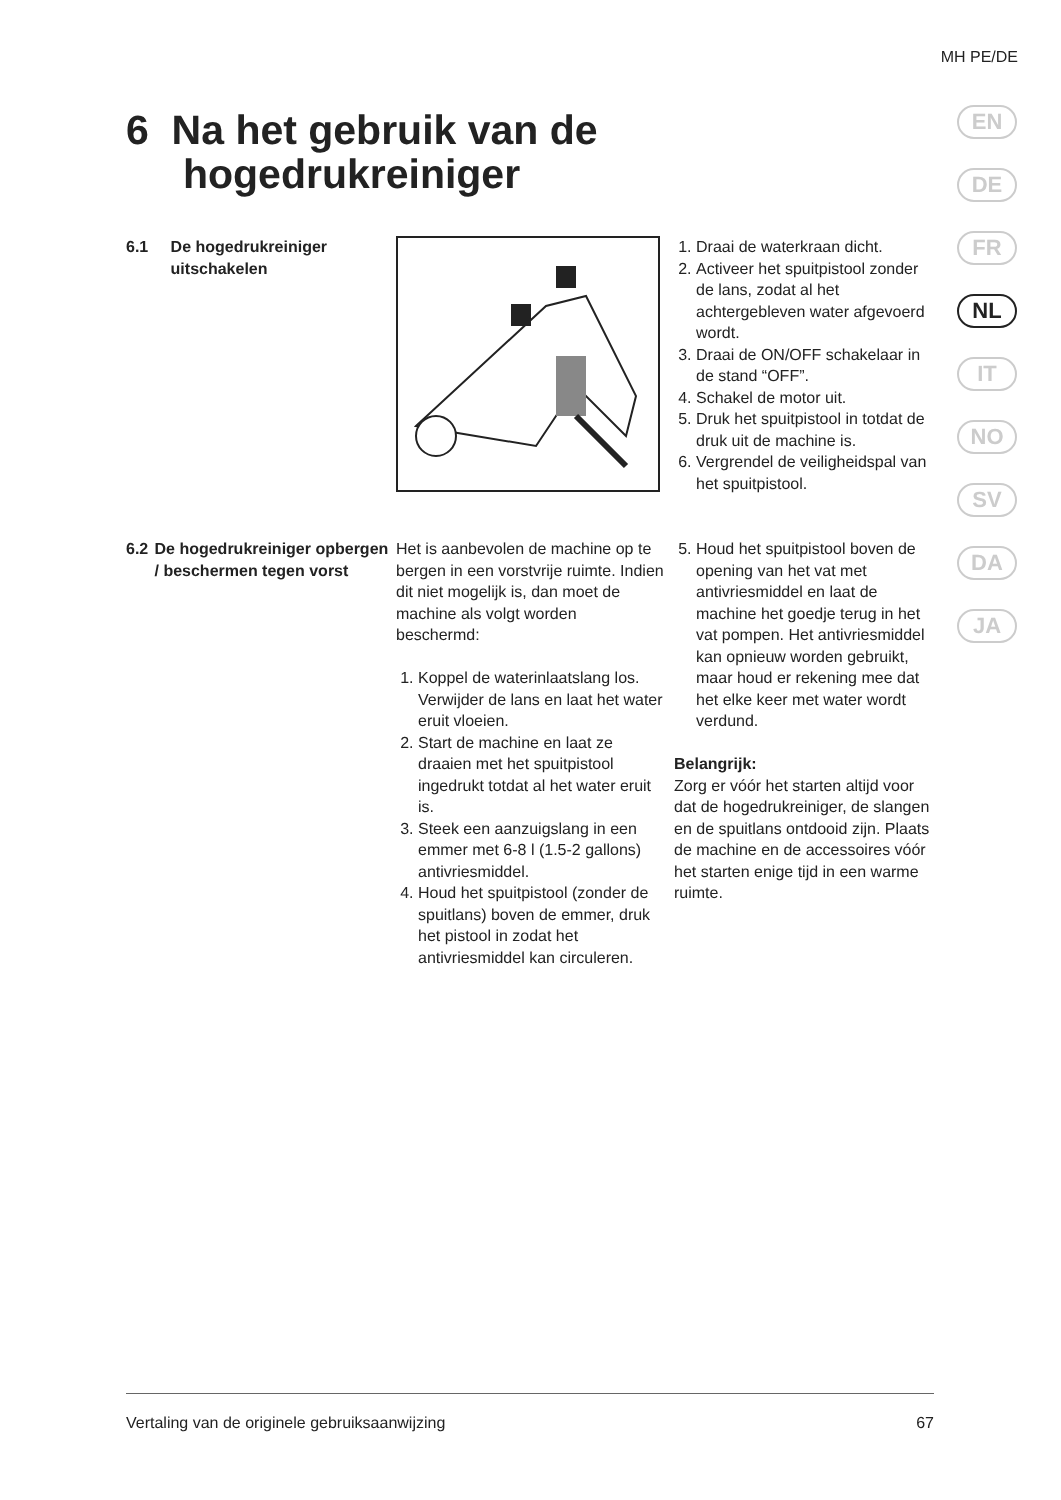MH PE/DE
EN
DE
FR
NL
IT
NO
SV
DA
JA
6 Na het gebruik van de
hogedrukreiniger
6.1 De hogedrukreiniger uitschakelen
1. Draai de waterkraan dicht.
2. Activeer het spuitpistool zonder de lans, zodat al het achtergebleven water afgevoerd wordt.
3. Draai de ON/OFF schakelaar in de stand “OFF”.
4. Schakel de motor uit.
5. Druk het spuitpistool in totdat de druk uit de machine is.
6. Vergrendel de veiligheidspal van het spuitpistool.
6.2 De hogedrukreiniger opbergen / beschermen tegen vorst
Het is aanbevolen de machine op te bergen in een vorstvrije ruimte. Indien dit niet mogelijk is, dan moet de machine als volgt worden beschermd:
1. Koppel de waterinlaatslang los. Verwijder de lans en laat het water eruit vloeien.
2. Start de machine en laat ze draaien met het spuitpistool ingedrukt totdat al het water eruit is.
3. Steek een aanzuigslang in een emmer met 6-8 l (1.5-2 gallons) antivriesmiddel.
4. Houd het spuitpistool (zonder de spuitlans) boven de emmer, druk het pistool in zodat het antivriesmiddel kan circuleren.
5. Houd het spuitpistool boven de opening van het vat met antivriesmiddel en laat de machine het goedje terug in het vat pompen. Het antivriesmiddel kan opnieuw worden gebruikt, maar houd er rekening mee dat het elke keer met water wordt verdund.
Belangrijk:
Zorg er vóór het starten altijd voor dat de hogedrukreiniger, de slangen en de spuitlans ontdooid zijn. Plaats de machine en de accessoires vóór het starten enige tijd in een warme ruimte.
Vertaling van de originele gebruiksaanwijzing 67